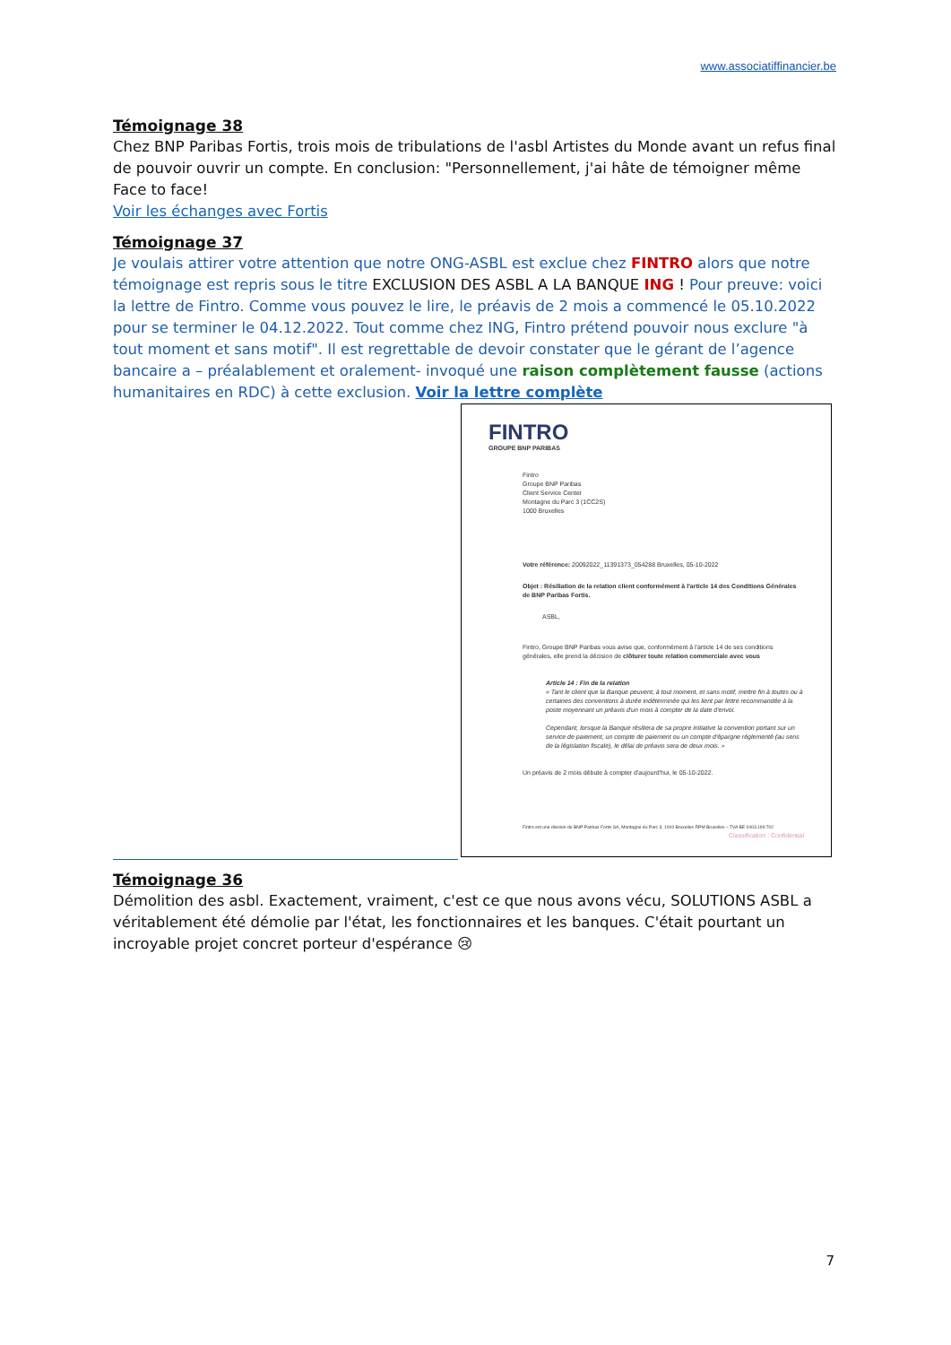www.associatiffinancier.be
Témoignage 38
Chez BNP Paribas Fortis, trois mois de tribulations de l'asbl Artistes du Monde avant un refus final de pouvoir ouvrir un compte. En conclusion: "Personnellement, j'ai hâte de témoigner même Face to face!
Voir les échanges avec Fortis
Témoignage 37
Je voulais attirer votre attention que notre ONG-ASBL est exclue chez FINTRO alors que notre témoignage est repris sous le titre EXCLUSION DES ASBL A LA BANQUE ING ! Pour preuve: voici la lettre de Fintro. Comme vous pouvez le lire, le préavis de 2 mois a commencé le 05.10.2022 pour se terminer le 04.12.2022. Tout comme chez ING, Fintro prétend pouvoir nous exclure "à tout moment et sans motif". Il est regrettable de devoir constater que le gérant de l’agence bancaire a – préalablement et oralement- invoqué une raison complètement fausse (actions humanitaires en RDC) à cette exclusion. Voir la lettre complète
FINTRO
GROUPE BNP PARIBAS
Fintro
Groupe BNP Paribas
Client Service Center
Montagne du Parc 3 (1CC2S)
1000 Bruxelles
Votre référence: 20092022_11391373_054288 Bruxelles, 05-10-2022
Objet : Résiliation de la relation client conformément à l'article 14 des Conditions Générales de BNP Paribas Fortis.
ASBL,
Fintro, Groupe BNP Paribas vous avise que, conformément à l'article 14 de ses conditions générales, elle prend la décision de clôturer toute relation commerciale avec vous
Article 14 : Fin de la relation
« Tant le client que la Banque peuvent, à tout moment, et sans motif, mettre fin à toutes ou à certaines des conventions à durée indéterminée qui les lient par lettre recommandée à la poste moyennant un préavis d'un mois à compter de la date d'envoi.
Cependant, lorsque la Banque résiliera de sa propre initiative la convention portant sur un service de paiement, un compte de paiement ou un compte d'épargne réglementé (au sens de la législation fiscale), le délai de préavis sera de deux mois. »
Un préavis de 2 mois débute à compter d'aujourd'hui, le 05-10-2022.
Fintro est une division de BNP Paribas Fortis SA, Montagne du Parc 3, 1000 Bruxelles RPM Bruxelles – TVA BE 0403.199.702
Classification : Confidential
Témoignage 36
Démolition des asbl. Exactement, vraiment, c'est ce que nous avons vécu, SOLUTIONS ASBL a véritablement été démolie par l'état, les fonctionnaires et les banques. C'était pourtant un incroyable projet concret porteur d'espérance 😢
7